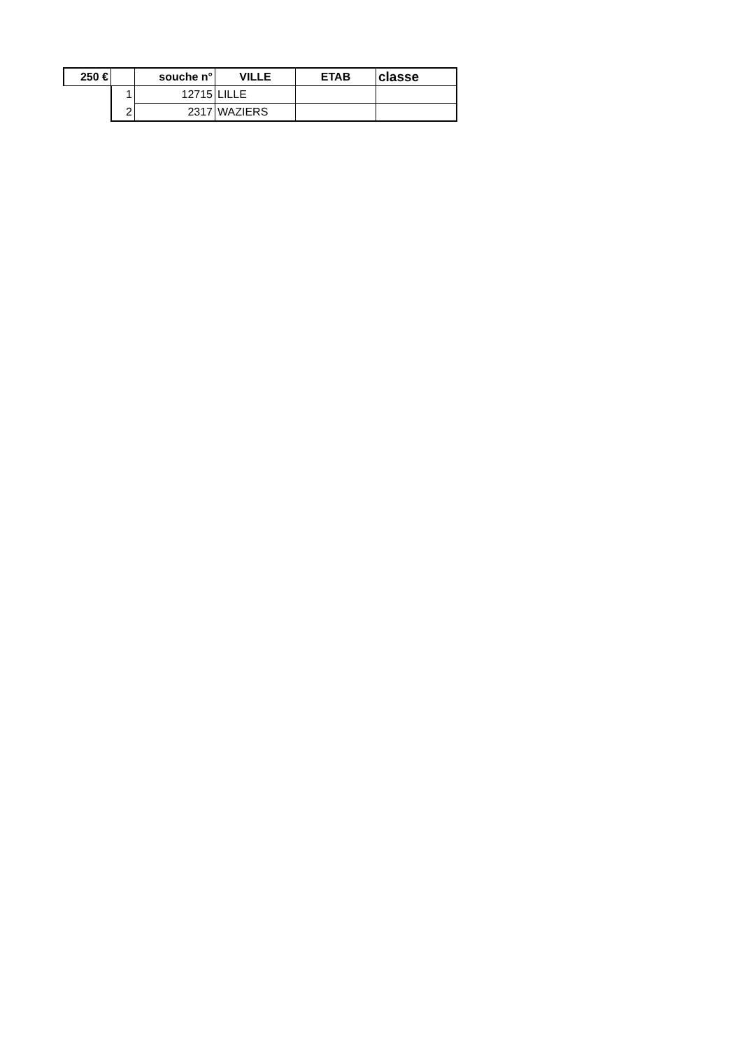| 250 € | | souche n° | VILLE | ETAB | classe |
| --- | --- | --- | --- | --- | --- |
| | 1 | 12715 | LILLE | | |
| | 2 | 2317 | WAZIERS | | |